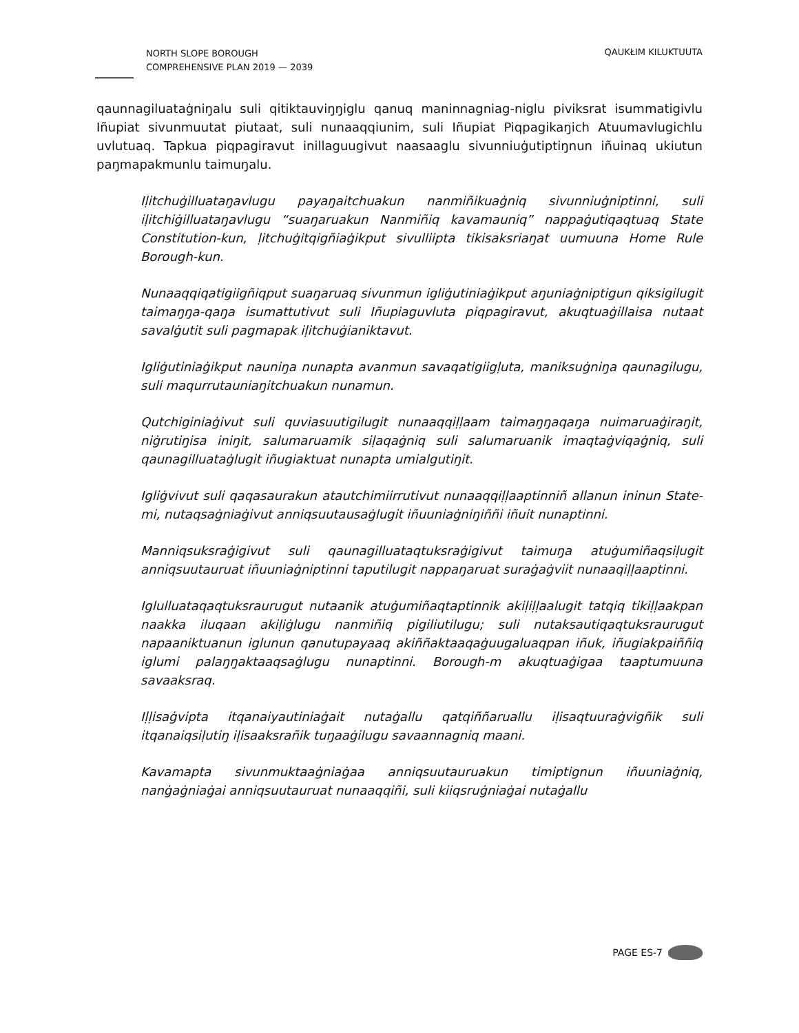NORTH SLOPE BOROUGH
COMPREHENSIVE PLAN 2019 — 2039
QAUKŁIM KILUKTUUTA
qaunnagiluataġniŋalu suli qitiktauviŋŋiglu qanuq maninnagniag-niglu piviksrat isummatigivlu Iñupiat sivunmuutat piutaat, suli nunaaqqiunim, suli Iñupiat Piqpagikaŋich Atuumavlugichlu uvlutuaq. Tapkua piqpagiravut inillaguugivut naasaaglu sivunniuġutiptiŋnun iñuinaq ukiutun paŋmapakmunlu taimuŋalu.
Iḷitchuġilluataŋavlugu payaŋaitchuakun nanmiñikuaġniq sivunniuġniptinni, suli iḷitchiġilluataŋavlugu “suaŋaruakun Nanmiñiq kavamauniq” nappaġutiqaqtuaq State Constitution-kun, ḷitchuġitqigñiaġikput sivulliipta tikisaksriaŋat uumuuna Home Rule Borough-kun.
Nunaaqqiqatigiigñiqput suaŋaruaq sivunmun igliġutiniaġikput aŋuniaġniptigun qiksigilugit taimaŋŋa-qaŋa isumattutivut suli Iñupiaguvluta piqpagiravut, akuqtuaġillaisa nutaat savalġutit suli pagmapak iḷitchuġianiktavut.
Igliġutiniaġikput nauniŋa nunapta avanmun savaqatigiigḷuta, maniksuġniŋa qaunagilugu, suli maqurrutauniaŋitchuakun nunamun.
Qutchiginiaġivut suli quviasuutigilugit nunaaqqiḷḷaam taimaŋŋaqaŋa nuimaruaġiraŋit, niġrutiŋisa iniŋit, salumaruamik siḷaqaġniq suli salumaruanik imaqtaġviqaġniq, suli qaunagilluataġlugit iñugiaktuat nunapta umialgutiŋit.
Igliġvivut suli qaqasaurakun atautchimiirrutivut nunaaqqiḷḷaaptinniñ allanun ininun State-mi, nutaqsaġniaġivut anniqsuutausaġlugit iñuuniaġniŋiññi iñuit nunaptinni.
Manniqsuksraġigivut suli qaunagilluataqtuksraġigivut taimuŋa atuġumiñaqsiḷugit anniqsuutauruat iñuuniaġniptinni taputilugit nappaŋaruat suraġaġviit nunaaqiḷḷaaptinni.
Iglulluataqaqtuksraurugut nutaanik atuġumiñaqtaptinnik akiḷiḷḷaalugit tatqiq tikiḷḷaakpan naakka iluqaan akiḷiġlugu nanmiñiq pigiliutilugu; suli nutaksautiqaqtuksraurugut napaaniktuanun iglunun qanutupayaaq akiññaktaaqaġuugaluaqpan iñuk, iñugiakpaiññiq iglumi palaŋŋaktaaqsaġlugu nunaptinni. Borough-m akuqtuaġigaa taaptumuuna savaaksraq.
Iḷḷisaġvipta itqanaiyautiniaġait nutaġallu qatqiññaruallu iḷisaqtuuraġvigñik suli itqanaiqsiḷutiŋ iḷisaaksrañik tuŋaaġilugu savaannagniq maani.
Kavamapta sivunmuktaaġniaġaa anniqsuutauruakun timiptignun iñuuniaġniq, nanġaġniaġai anniqsuutauruat nunaaqqiñi, suli kiiqsruġniaġai nutaġallu
PAGE ES-7